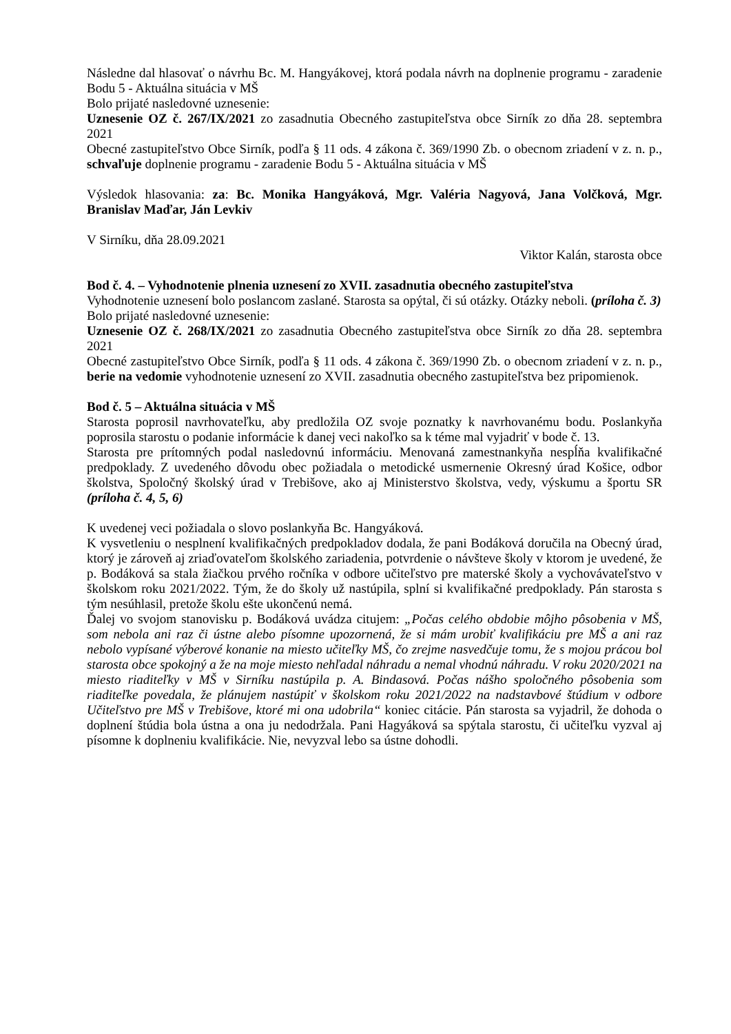Následne dal hlasovať o návrhu Bc. M. Hangyákovej, ktorá podala návrh na doplnenie programu - zaradenie Bodu 5 - Aktuálna situácia v MŠ
Bolo prijaté nasledovné uznesenie:
Uznesenie OZ č. 267/IX/2021 zo zasadnutia Obecného zastupiteľstva obce Sirník zo dňa 28. septembra 2021
Obecné zastupiteľstvo Obce Sirník, podľa § 11 ods. 4 zákona č. 369/1990 Zb. o obecnom zriadení v z. n. p., schvaľuje doplnenie programu - zaradenie Bodu 5 - Aktuálna situácia v MŠ
Výsledok hlasovania: za: Bc. Monika Hangyáková, Mgr. Valéria Nagyová, Jana Volčková, Mgr. Branislav Maďar, Ján Levkiv
V Sirníku, dňa 28.09.2021
Viktor Kalán, starosta obce
Bod č. 4. – Vyhodnotenie plnenia uznesení zo XVII. zasadnutia obecného zastupiteľstva
Vyhodnotenie uznesení bolo poslancom zaslané. Starosta sa opýtal, či sú otázky. Otázky neboli. (príloha č. 3)
Bolo prijaté nasledovné uznesenie:
Uznesenie OZ č. 268/IX/2021 zo zasadnutia Obecného zastupiteľstva obce Sirník zo dňa 28. septembra 2021
Obecné zastupiteľstvo Obce Sirník, podľa § 11 ods. 4 zákona č. 369/1990 Zb. o obecnom zriadení v z. n. p., berie na vedomie vyhodnotenie uznesení zo XVII. zasadnutia obecného zastupiteľstva bez pripomienok.
Bod č. 5 – Aktuálna situácia v MŠ
Starosta poprosil navrhovateľku, aby predložila OZ svoje poznatky k navrhovanému bodu. Poslankyňa poprosila starostu o podanie informácie k danej veci nakoľko sa k téme mal vyjadriť v bode č. 13.
Starosta pre prítomných podal nasledovnú informáciu. Menovaná zamestnankyňa nespĺňa kvalifikačné predpoklady. Z uvedeného dôvodu obec požiadala o metodické usmernenie Okresný úrad Košice, odbor školstva, Spoločný školský úrad v Trebišove, ako aj Ministerstvo školstva, vedy, výskumu a športu SR (príloha č. 4, 5, 6)
K uvedenej veci požiadala o slovo poslankyňa Bc. Hangyáková.
K vysvetleniu o nesplnení kvalifikačných predpokladov dodala, že pani Bodáková doručila na Obecný úrad, ktorý je zároveň aj zriaďovateľom školského zariadenia, potvrdenie o návšteve školy v ktorom je uvedené, že p. Bodáková sa stala žiačkou prvého ročníka v odbore učiteľstvo pre materské školy a vychovávateľstvo v školskom roku 2021/2022. Tým, že do školy už nastúpila, splní si kvalifikačné predpoklady. Pán starosta s tým nesúhlasil, pretože školu ešte ukončenú nemá.
Ďalej vo svojom stanovisku p. Bodáková uvádza citujem: „Počas celého obdobie môjho pôsobenia v MŠ, som nebola ani raz či ústne alebo písomne upozornená, že si mám urobiť kvalifikáciu pre MŠ a ani raz nebolo vypísané výberové konanie na miesto učiteľky MŠ, čo zrejme nasvedčuje tomu, že s mojou prácou bol starosta obce spokojný a že na moje miesto nehľadal náhradu a nemal vhodnú náhradu. V roku 2020/2021 na miesto riaditeľky v MŠ v Sirníku nastúpila p. A. Bindasová. Počas nášho spoločného pôsobenia som riaditeľke povedala, že plánujem nastúpiť v školskom roku 2021/2022 na nadstavbové štúdium v odbore Učiteľstvo pre MŠ v Trebišove, ktoré mi ona udobrila“ koniec citácie. Pán starosta sa vyjadril, že dohoda o doplnení štúdia bola ústna a ona ju nedodržala. Pani Hagyáková sa spýtala starostu, či učiteľku vyzval aj písomne k doplneniu kvalifikácie. Nie, nevyzval lebo sa ústne dohodli.